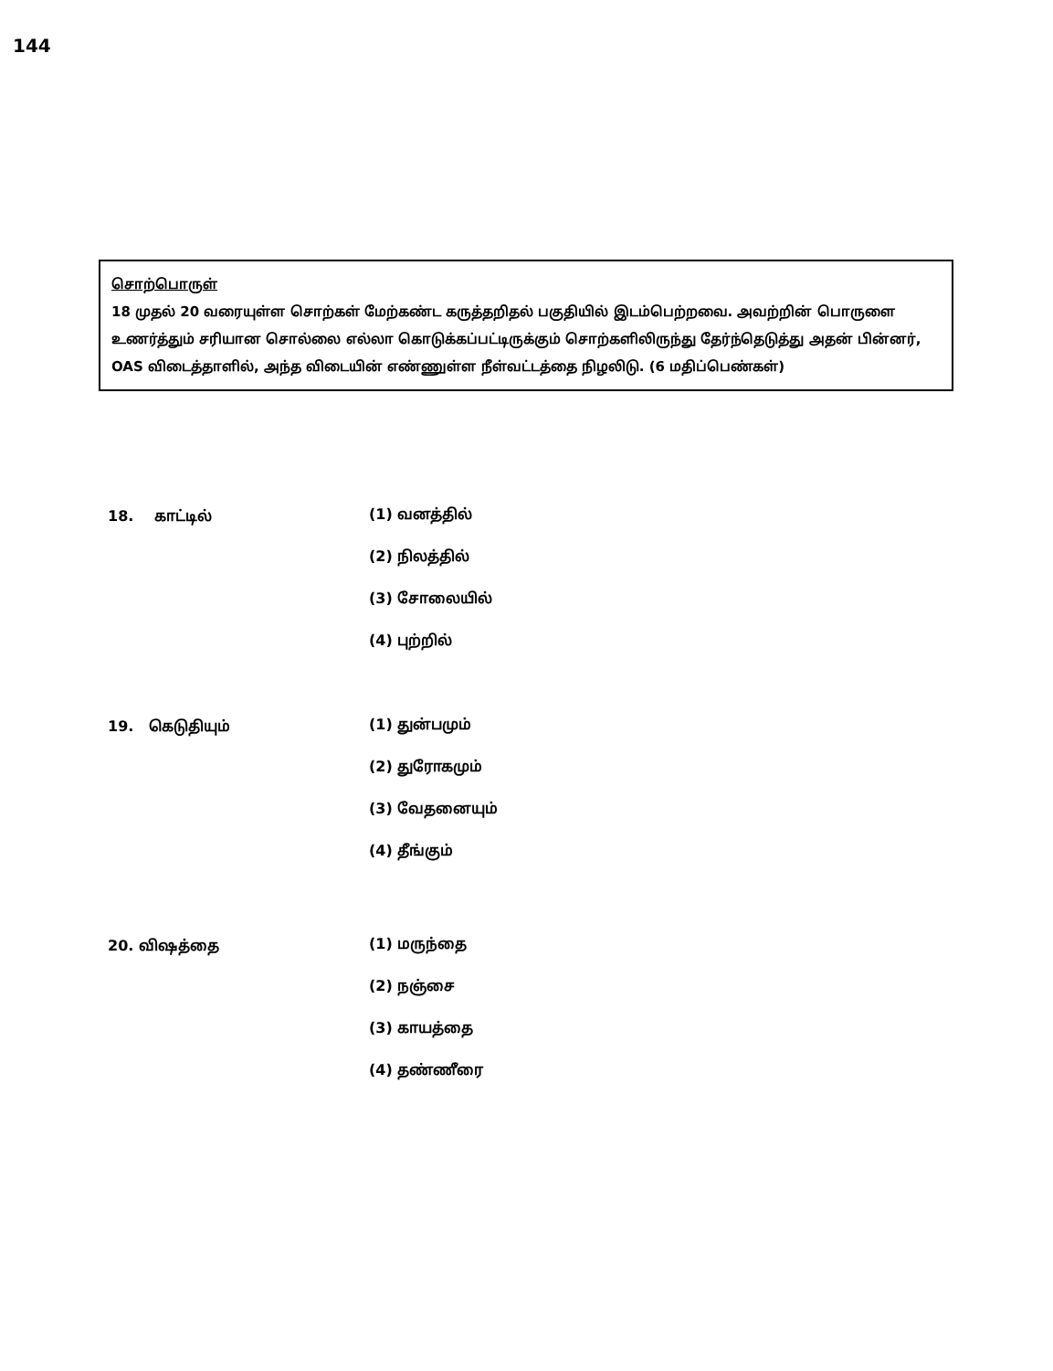144
சொற்பொருள்
18 முதல் 20 வரையுள்ள சொற்கள் மேற்கண்ட கருத்தறிதல் பகுதியில் இடம்பெற்றவை. அவற்றின் பொருளை உணர்த்தும் சரியான சொல்லை எல்லா கொடுக்கப்பட்டிருக்கும் சொற்களிலிருந்து தேர்ந்தெடுத்து அதன் பின்னர், OAS விடைத்தாளில், அந்த விடையின் எண்ணுள்ள நீள்வட்டத்தை நிழலிடு. (6 மதிப்பெண்கள்)
18. காட்டில்
(1) வனத்தில்
(2) நிலத்தில்
(3) சோலையில்
(4) புற்றில்
19. கெடுதியும்
(1) துன்பமும்
(2) துரோகமும்
(3) வேதனையும்
(4) தீங்கும்
20. விஷத்தை
(1) மருந்தை
(2) நஞ்சை
(3) காயத்தை
(4) தண்ணீரை